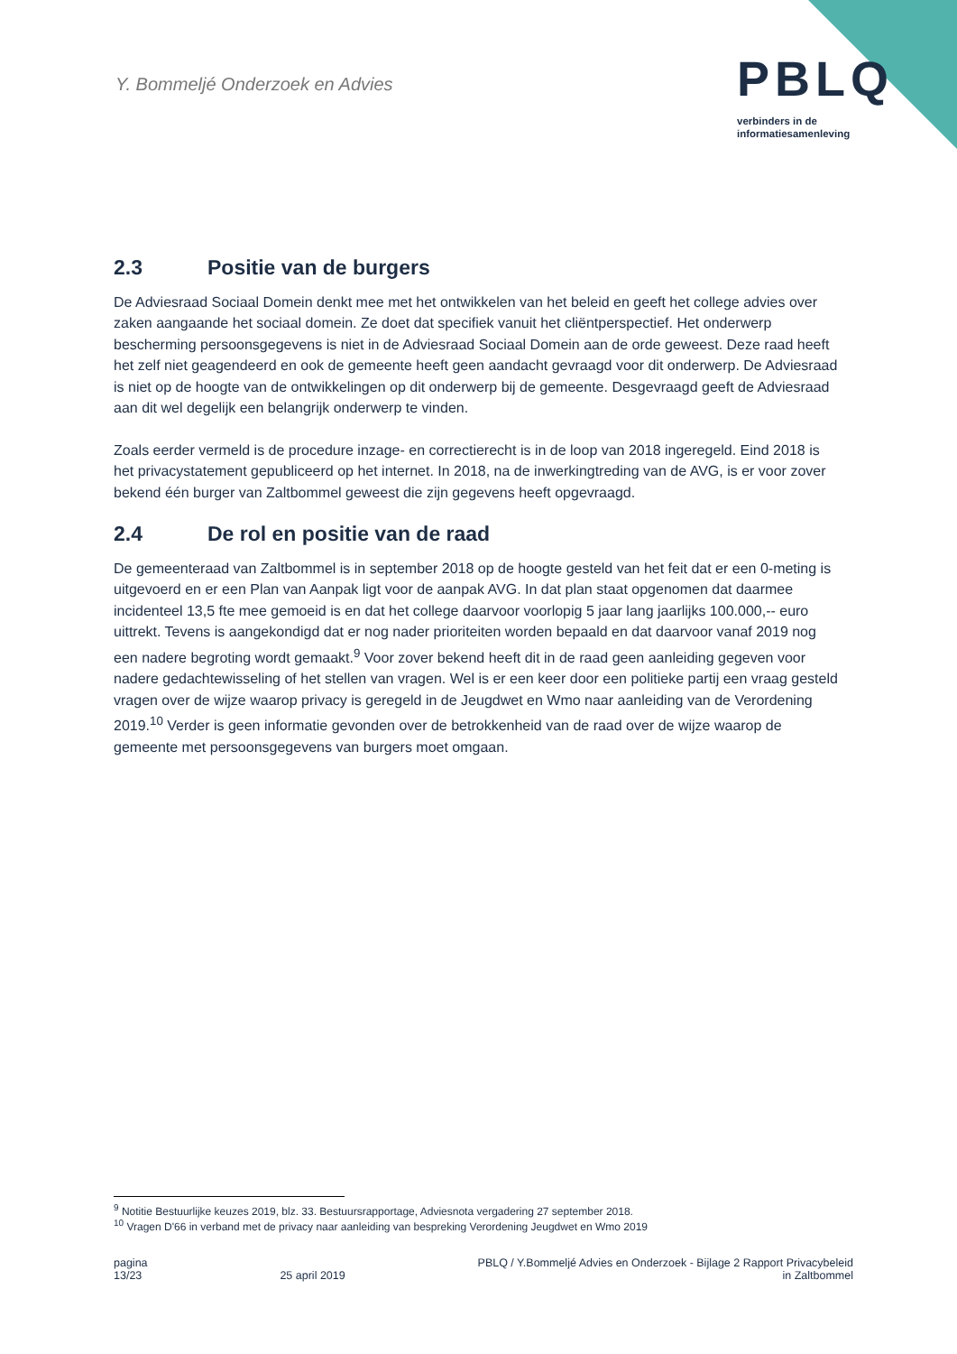Y. Bommeljé Onderzoek en Advies
PBLQ
verbinders in de
informatiesamenleving
2.3 Positie van de burgers
De Adviesraad Sociaal Domein denkt mee met het ontwikkelen van het beleid en geeft het college advies over zaken aangaande het sociaal domein. Ze doet dat specifiek vanuit het cliëntperspectief. Het onderwerp bescherming persoonsgegevens is niet in de Adviesraad Sociaal Domein aan de orde geweest. Deze raad heeft het zelf niet geagendeerd en ook de gemeente heeft geen aandacht gevraagd voor dit onderwerp. De Adviesraad is niet op de hoogte van de ontwikkelingen op dit onderwerp bij de gemeente. Desgevraagd geeft de Adviesraad aan dit wel degelijk een belangrijk onderwerp te vinden.
Zoals eerder vermeld is de procedure inzage- en correctierecht is in de loop van 2018 ingeregeld. Eind 2018 is het privacystatement gepubliceerd op het internet. In 2018, na de inwerkingtreding van de AVG, is er voor zover bekend één burger van Zaltbommel geweest die zijn gegevens heeft opgevraagd.
2.4 De rol en positie van de raad
De gemeenteraad van Zaltbommel is in september 2018 op de hoogte gesteld van het feit dat er een 0-meting is uitgevoerd en er een Plan van Aanpak ligt voor de aanpak AVG. In dat plan staat opgenomen dat daarmee incidenteel 13,5 fte mee gemoeid is en dat het college daarvoor voorlopig 5 jaar lang jaarlijks 100.000,-- euro uittrekt. Tevens is aangekondigd dat er nog nader prioriteiten worden bepaald en dat daarvoor vanaf 2019 nog een nadere begroting wordt gemaakt.<sup>9</sup> Voor zover bekend heeft dit in de raad geen aanleiding gegeven voor nadere gedachtewisseling of het stellen van vragen. Wel is er een keer door een politieke partij een vraag gesteld vragen over de wijze waarop privacy is geregeld in de Jeugdwet en Wmo naar aanleiding van de Verordening 2019.<sup>10</sup> Verder is geen informatie gevonden over de betrokkenheid van de raad over de wijze waarop de gemeente met persoonsgegevens van burgers moet omgaan.
<sup>9</sup> Notitie Bestuurlijke keuzes 2019, blz. 33. Bestuursrapportage, Adviesnota vergadering 27 september 2018.
<sup>10</sup> Vragen D'66 in verband met de privacy naar aanleiding van bespreking Verordening Jeugdwet en Wmo 2019
pagina
13/23
25 april 2019 PBLQ / Y.Bommeljé Advies en Onderzoek - Bijlage 2 Rapport Privacybeleid
in Zaltbommel